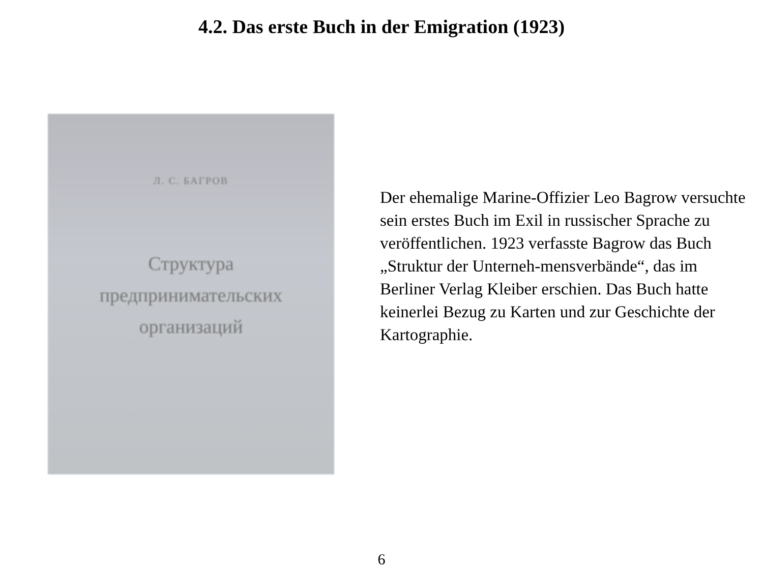4.2. Das erste Buch in der Emigration (1923)
Л. С. БАГРОВ
Структура
предпринимательских
организаций
Der ehemalige Marine-Offizier Leo Bagrow versuchte sein erstes Buch im Exil in russischer Sprache zu veröffentlichen. 1923 verfasste Bagrow das Buch „Struktur der Unterneh-mensverbände“, das im Berliner Verlag Kleiber erschien. Das Buch hatte keinerlei Bezug zu Karten und zur Geschichte der Kartographie.
6